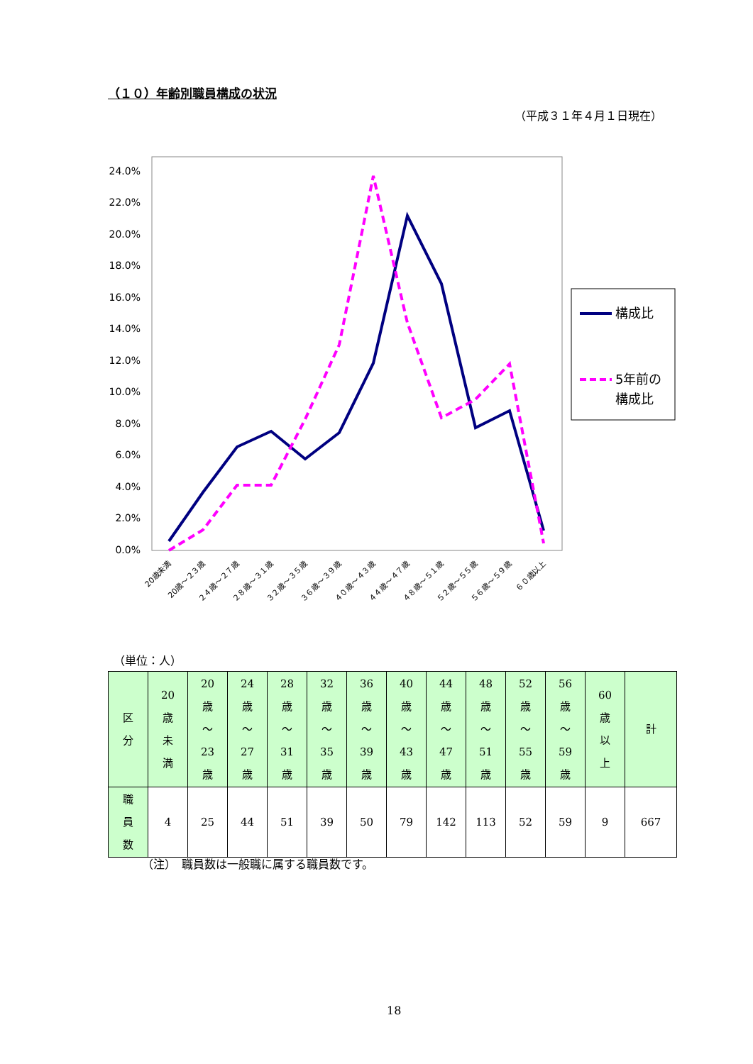（１０）年齢別職員構成の状況
（平成３１年４月１日現在）
24.0%
22.0%
20.0%
18.0%
16.0%
14.0%
12.0%
10.0%
8.0%
6.0%
4.0%
2.0%
0.0%
20歳未満
20歳～２３歳
２４歳～２７歳
２８歳～３１歳
３２歳～３５歳
３６歳～３９歳
４０歳～４３歳
４４歳～４７歳
４８歳～５１歳
５２歳～５５歳
５６歳～５９歳
６０歳以上
構成比
5年前の
構成比
（単位：人）
| 区 分 | 20 歳 未 満 | 20 歳 ～ 23 歳 | 24 歳 ～ 27 歳 | 28 歳 ～ 31 歳 | 32 歳 ～ 35 歳 | 36 歳 ～ 39 歳 | 40 歳 ～ 43 歳 | 44 歳 ～ 47 歳 | 48 歳 ～ 51 歳 | 52 歳 ～ 55 歳 | 56 歳 ～ 59 歳 | 60 歳 以 上 | 計 |
| --- | --- | --- | --- | --- | --- | --- | --- | --- | --- | --- | --- | --- | --- |
| 職 員 数 | 4 | 25 | 44 | 51 | 39 | 50 | 79 | 142 | 113 | 52 | 59 | 9 | 667 |
（注）　職員数は一般職に属する職員数です。
18